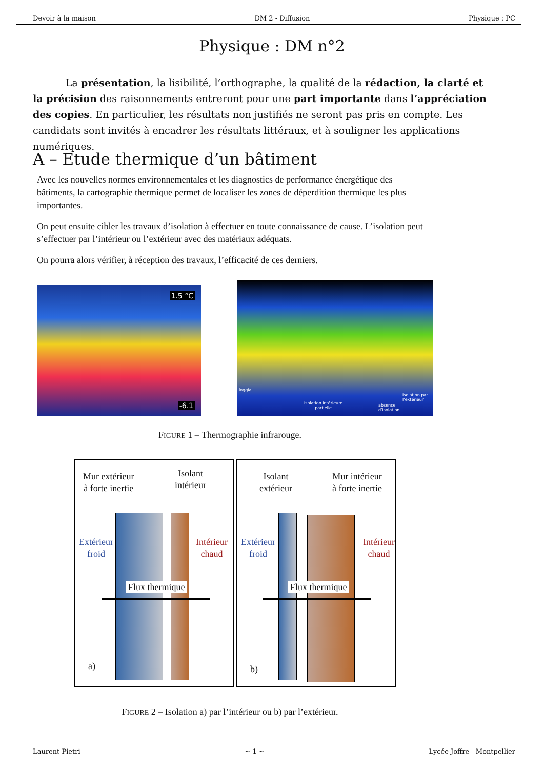Devoir à la maison DM 2 - Diffusion Physique : PC
Physique : DM n°2
La présentation, la lisibilité, l’orthographe, la qualité de la rédaction, la clarté et la précision des raisonnements entreront pour une part importante dans l’appréciation des copies. En particulier, les résultats non justifiés ne seront pas pris en compte. Les candidats sont invités à encadrer les résultats littéraux, et à souligner les applications numériques.
A – Etude thermique d’un bâtiment
Avec les nouvelles normes environnementales et les diagnostics de performance énergétique des bâtiments, la cartographie thermique permet de localiser les zones de déperdition thermique les plus importantes.
On peut ensuite cibler les travaux d’isolation à effectuer en toute connaissance de cause. L’isolation peut s’effectuer par l’intérieur ou l’extérieur avec des matériaux adéquats.
On pourra alors vérifier, à réception des travaux, l’efficacité de ces derniers.
1.5 °C
-6.1
loggia
isolation intérieure
partielle
absence
d’isolation
isolation par
l’extérieur
FIGURE 1 – Thermographie infrarouge.
Mur extérieur
à forte inertie
Isolant
intérieur
Extérieur
froid
Intérieur
chaud
Flux thermique
a)
Isolant
extérieur
Mur intérieur
à forte inertie
Extérieur
froid
Intérieur
chaud
Flux thermique
b)
FIGURE 2 – Isolation a) par l’intérieur ou b) par l’extérieur.
Laurent Pietri ~ 1 ~ Lycée Joffre - Montpellier